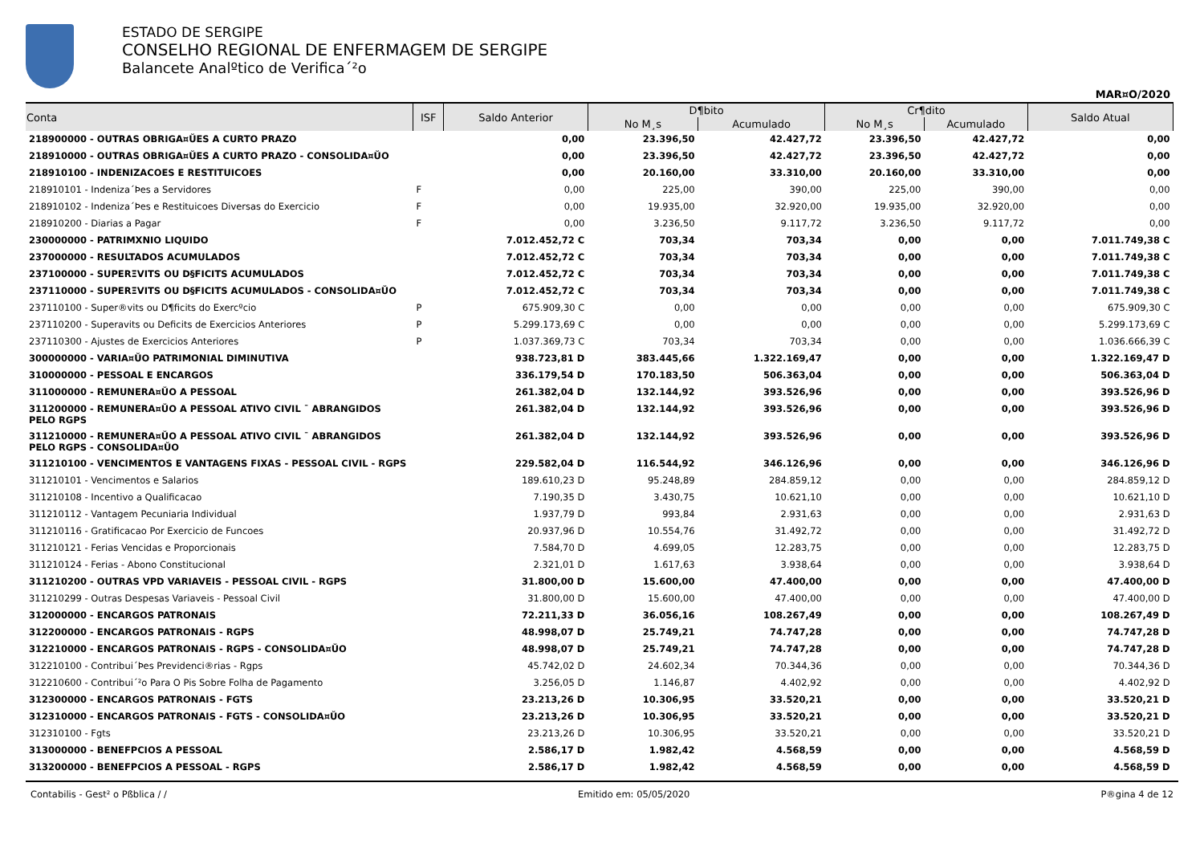ESTADO DE SERGIPE
CONSELHO REGIONAL DE ENFERMAGEM DE SERGIPE
Balancete Analºtico de Verifica´²o
MAR¤O/2020
| Conta | ISF | Saldo Anterior | D¶bito | | Cr¶dito | | Saldo Atual |
| --- | --- | --- | --- | --- | --- | --- | --- |
| | | | No M¸s | Acumulado | No M¸s | Acumulado | |
| 218900000 - OUTRAS OBRIGA¤ŬES A CURTO PRAZO | | 0,00 | 23.396,50 | 42.427,72 | 23.396,50 | 42.427,72 | 0,00 |
| 218910000 - OUTRAS OBRIGA¤ŬES A CURTO PRAZO - CONSOLIDA¤ŬO | | 0,00 | 23.396,50 | 42.427,72 | 23.396,50 | 42.427,72 | 0,00 |
| 218910100 - INDENIZACOES E RESTITUICOES | | 0,00 | 20.160,00 | 33.310,00 | 20.160,00 | 33.310,00 | 0,00 |
| 218910101 - Indeniza´Þes a Servidores | F | 0,00 | 225,00 | 390,00 | 225,00 | 390,00 | 0,00 |
| 218910102 - Indeniza´Þes e Restituicoes Diversas do Exercicio | F | 0,00 | 19.935,00 | 32.920,00 | 19.935,00 | 32.920,00 | 0,00 |
| 218910200 - Diarias a Pagar | F | 0,00 | 3.236,50 | 9.117,72 | 3.236,50 | 9.117,72 | 0,00 |
| 230000000 - PATRIMXNIO LIQUIDO | | 7.012.452,72 C | 703,34 | 703,34 | 0,00 | 0,00 | 7.011.749,38 C |
| 237000000 - RESULTADOS ACUMULADOS | | 7.012.452,72 C | 703,34 | 703,34 | 0,00 | 0,00 | 7.011.749,38 C |
| 237100000 - SUPERΞVITS OU D§FICITS ACUMULADOS | | 7.012.452,72 C | 703,34 | 703,34 | 0,00 | 0,00 | 7.011.749,38 C |
| 237110000 - SUPERΞVITS OU D§FICITS ACUMULADOS - CONSOLIDA¤ŬO | | 7.012.452,72 C | 703,34 | 703,34 | 0,00 | 0,00 | 7.011.749,38 C |
| 237110100 - Super®vits ou D¶ficits do Exercºcio | P | 675.909,30 C | 0,00 | 0,00 | 0,00 | 0,00 | 675.909,30 C |
| 237110200 - Superavits ou Deficits de Exercicios Anteriores | P | 5.299.173,69 C | 0,00 | 0,00 | 0,00 | 0,00 | 5.299.173,69 C |
| 237110300 - Ajustes de Exercicios Anteriores | P | 1.037.369,73 C | 703,34 | 703,34 | 0,00 | 0,00 | 1.036.666,39 C |
| 300000000 - VARIA¤ŬO PATRIMONIAL DIMINUTIVA | | 938.723,81 D | 383.445,66 | 1.322.169,47 | 0,00 | 0,00 | 1.322.169,47 D |
| 310000000 - PESSOAL E ENCARGOS | | 336.179,54 D | 170.183,50 | 506.363,04 | 0,00 | 0,00 | 506.363,04 D |
| 311000000 - REMUNERA¤ŬO A PESSOAL | | 261.382,04 D | 132.144,92 | 393.526,96 | 0,00 | 0,00 | 393.526,96 D |
| 311200000 - REMUNERA¤ŬO A PESSOAL ATIVO CIVIL ¯ ABRANGIDOS PELO RGPS | | 261.382,04 D | 132.144,92 | 393.526,96 | 0,00 | 0,00 | 393.526,96 D |
| 311210000 - REMUNERA¤ŬO A PESSOAL ATIVO CIVIL ¯ ABRANGIDOS PELO RGPS - CONSOLIDA¤ŬO | | 261.382,04 D | 132.144,92 | 393.526,96 | 0,00 | 0,00 | 393.526,96 D |
| 311210100 - VENCIMENTOS E VANTAGENS FIXAS - PESSOAL CIVIL - RGPS | | 229.582,04 D | 116.544,92 | 346.126,96 | 0,00 | 0,00 | 346.126,96 D |
| 311210101 - Vencimentos e Salarios | | 189.610,23 D | 95.248,89 | 284.859,12 | 0,00 | 0,00 | 284.859,12 D |
| 311210108 - Incentivo a Qualificacao | | 7.190,35 D | 3.430,75 | 10.621,10 | 0,00 | 0,00 | 10.621,10 D |
| 311210112 - Vantagem Pecuniaria Individual | | 1.937,79 D | 993,84 | 2.931,63 | 0,00 | 0,00 | 2.931,63 D |
| 311210116 - Gratificacao Por Exercicio de Funcoes | | 20.937,96 D | 10.554,76 | 31.492,72 | 0,00 | 0,00 | 31.492,72 D |
| 311210121 - Ferias Vencidas e Proporcionais | | 7.584,70 D | 4.699,05 | 12.283,75 | 0,00 | 0,00 | 12.283,75 D |
| 311210124 - Ferias - Abono Constitucional | | 2.321,01 D | 1.617,63 | 3.938,64 | 0,00 | 0,00 | 3.938,64 D |
| 311210200 - OUTRAS VPD VARIAVEIS - PESSOAL CIVIL - RGPS | | 31.800,00 D | 15.600,00 | 47.400,00 | 0,00 | 0,00 | 47.400,00 D |
| 311210299 - Outras Despesas Variaveis - Pessoal Civil | | 31.800,00 D | 15.600,00 | 47.400,00 | 0,00 | 0,00 | 47.400,00 D |
| 312000000 - ENCARGOS PATRONAIS | | 72.211,33 D | 36.056,16 | 108.267,49 | 0,00 | 0,00 | 108.267,49 D |
| 312200000 - ENCARGOS PATRONAIS - RGPS | | 48.998,07 D | 25.749,21 | 74.747,28 | 0,00 | 0,00 | 74.747,28 D |
| 312210000 - ENCARGOS PATRONAIS - RGPS - CONSOLIDA¤ŬO | | 48.998,07 D | 25.749,21 | 74.747,28 | 0,00 | 0,00 | 74.747,28 D |
| 312210100 - Contribui´Þes Previdenci®rias - Rgps | | 45.742,02 D | 24.602,34 | 70.344,36 | 0,00 | 0,00 | 70.344,36 D |
| 312210600 - Contribui´²o Para O Pis Sobre Folha de Pagamento | | 3.256,05 D | 1.146,87 | 4.402,92 | 0,00 | 0,00 | 4.402,92 D |
| 312300000 - ENCARGOS PATRONAIS - FGTS | | 23.213,26 D | 10.306,95 | 33.520,21 | 0,00 | 0,00 | 33.520,21 D |
| 312310000 - ENCARGOS PATRONAIS - FGTS - CONSOLIDA¤ŬO | | 23.213,26 D | 10.306,95 | 33.520,21 | 0,00 | 0,00 | 33.520,21 D |
| 312310100 - Fgts | | 23.213,26 D | 10.306,95 | 33.520,21 | 0,00 | 0,00 | 33.520,21 D |
| 313000000 - BENEFPCIOS A PESSOAL | | 2.586,17 D | 1.982,42 | 4.568,59 | 0,00 | 0,00 | 4.568,59 D |
| 313200000 - BENEFPCIOS A PESSOAL - RGPS | | 2.586,17 D | 1.982,42 | 4.568,59 | 0,00 | 0,00 | 4.568,59 D |
Contabilis - Gest² o Pßblica / / Emitido em: 05/05/2020 P®gina 4 de 12